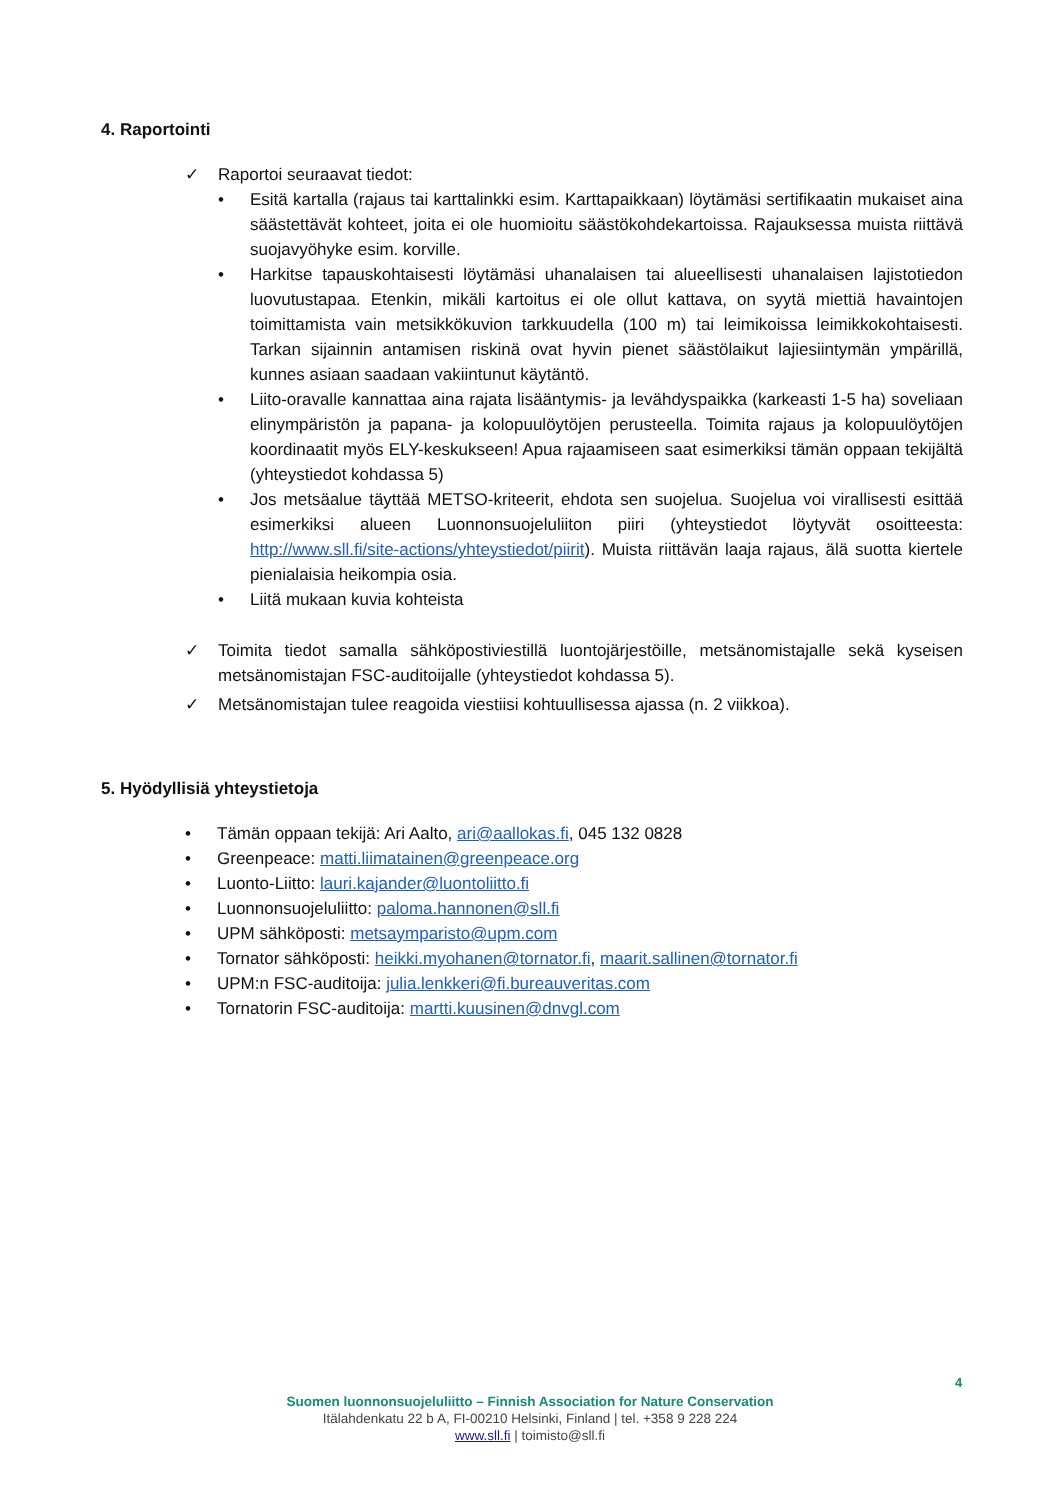4. Raportointi
✓ Raportoi seuraavat tiedot:
• Esitä kartalla (rajaus tai karttalinkki esim. Karttapaikkaan) löytämäsi sertifikaatin mukaiset aina säästettävät kohteet, joita ei ole huomioitu säästökohdekartoissa. Rajauksessa muista riittävä suojavyöhyke esim. korville.
• Harkitse tapauskohtaisesti löytämäsi uhanalaisen tai alueellisesti uhanalaisen lajistotiedon luovutustapaa. Etenkin, mikäli kartoitus ei ole ollut kattava, on syytä miettiä havaintojen toimittamista vain metsikkökuvion tarkkuudella (100 m) tai leimikoissa leimikkokohtaisesti. Tarkan sijainnin antamisen riskinä ovat hyvin pienet säästölaikut lajiesiintymän ympärillä, kunnes asiaan saadaan vakiintunut käytäntö.
• Liito-oravalle kannattaa aina rajata lisääntymis- ja levähdyspaikka (karkeasti 1-5 ha) soveliaan elinympäristön ja papana- ja kolopuulöytöjen perusteella. Toimita rajaus ja kolopuulöytöjen koordinaatit myös ELY-keskukseen! Apua rajaamiseen saat esimerkiksi tämän oppaan tekijältä (yhteystiedot kohdassa 5)
• Jos metsäalue täyttää METSO-kriteerit, ehdota sen suojelua. Suojelua voi virallisesti esittää esimerkiksi alueen Luonnonsuojeluliiton piiri (yhteystiedot löytyvät osoitteesta: http://www.sll.fi/site-actions/yhteystiedot/piirit). Muista riittävän laaja rajaus, älä suotta kiertele pienialaisia heikompia osia.
• Liitä mukaan kuvia kohteista
✓ Toimita tiedot samalla sähköpostiviestillä luontojärjestöille, metsänomistajalle sekä kyseisen metsänomistajan FSC-auditoijalle (yhteystiedot kohdassa 5).
✓ Metsänomistajan tulee reagoida viestiisi kohtuullisessa ajassa (n. 2 viikkoa).
5. Hyödyllisiä yhteystietoja
• Tämän oppaan tekijä: Ari Aalto, ari@aallokas.fi, 045 132 0828
• Greenpeace: matti.liimatainen@greenpeace.org
• Luonto-Liitto: lauri.kajander@luontoliitto.fi
• Luonnonsuojeluliitto: paloma.hannonen@sll.fi
• UPM sähköposti: metsaymparisto@upm.com
• Tornator sähköposti: heikki.myohanen@tornator.fi, maarit.sallinen@tornator.fi
• UPM:n FSC-auditoija: julia.lenkkeri@fi.bureauveritas.com
• Tornatorin FSC-auditoija: martti.kuusinen@dnvgl.com
4
Suomen luonnonsuojeluliitto – Finnish Association for Nature Conservation
Itälahdenkatu 22 b A, FI-00210 Helsinki, Finland | tel. +358 9 228 224
www.sll.fi | toimisto@sll.fi